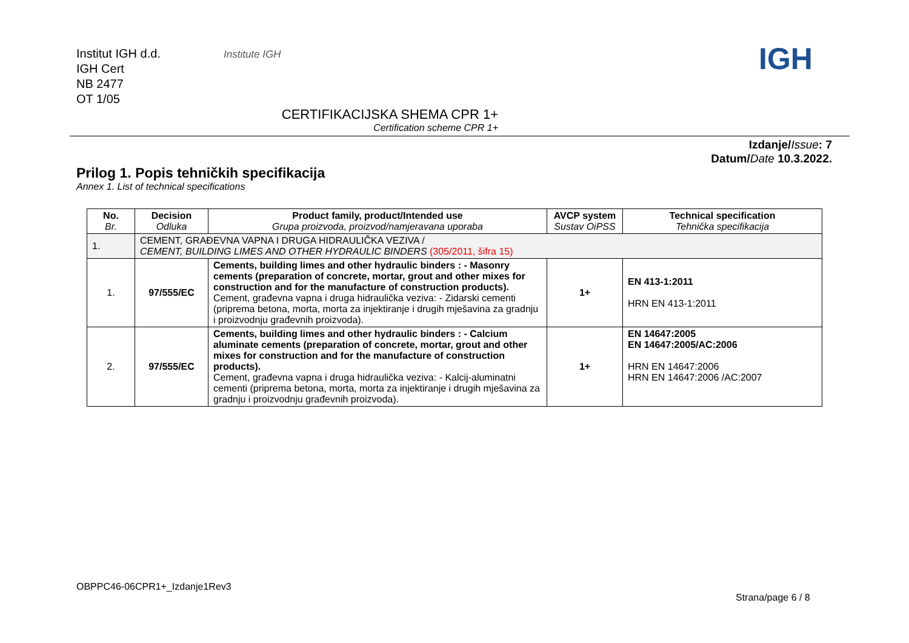Institut IGH d.d.
IGH Cert
NB 2477
OT 1/05
Institute IGH IGH
CERTIFIKACIJSKA SHEMA CPR 1+
Certification scheme CPR 1+
Izdanje/Issue: 7
Datum/Date 10.3.2022.
Prilog 1. Popis tehničkih specifikacija
Annex 1. List of technical specifications
| No. Br. | Decision Odluka | Product family, product/Intended use Grupa proizvoda, proizvod/namjeravana uporaba | AVCP system Sustav OiPSS | Technical specification Tehnička specifikacija |
| --- | --- | --- | --- | --- |
| 1. | CEMENT, GRAĐEVNA VAPNA I DRUGA HIDRAULIČKA VEZIVA / CEMENT, BUILDING LIMES AND OTHER HYDRAULIC BINDERS (305/2011, šifra 15) | | | |
| 1. | 97/555/EC | Cements, building limes and other hydraulic binders : - Masonry cements (preparation of concrete, mortar, grout and other mixes for construction and for the manufacture of construction products). Cement, građevna vapna i druga hidraulička veziva: - Zidarski cementi (priprema betona, morta, morta za injektiranje i drugih mješavina za gradnju i proizvodnju građevnih proizvoda). | 1+ | EN 413-1:2011 HRN EN 413-1:2011 |
| 2. | 97/555/EC | Cements, building limes and other hydraulic binders : - Calcium aluminate cements (preparation of concrete, mortar, grout and other mixes for construction and for the manufacture of construction products). Cement, građevna vapna i druga hidraulička veziva: - Kalcij-aluminatni cementi (priprema betona, morta, morta za injektiranje i drugih mješavina za gradnju i proizvodnju građevnih proizvoda). | 1+ | EN 14647:2005 EN 14647:2005/AC:2006 HRN EN 14647:2006 HRN EN 14647:2006 /AC:2007 |
OBPPC46-06CPR1+_Izdanje1Rev3
Strana/page 6 / 8